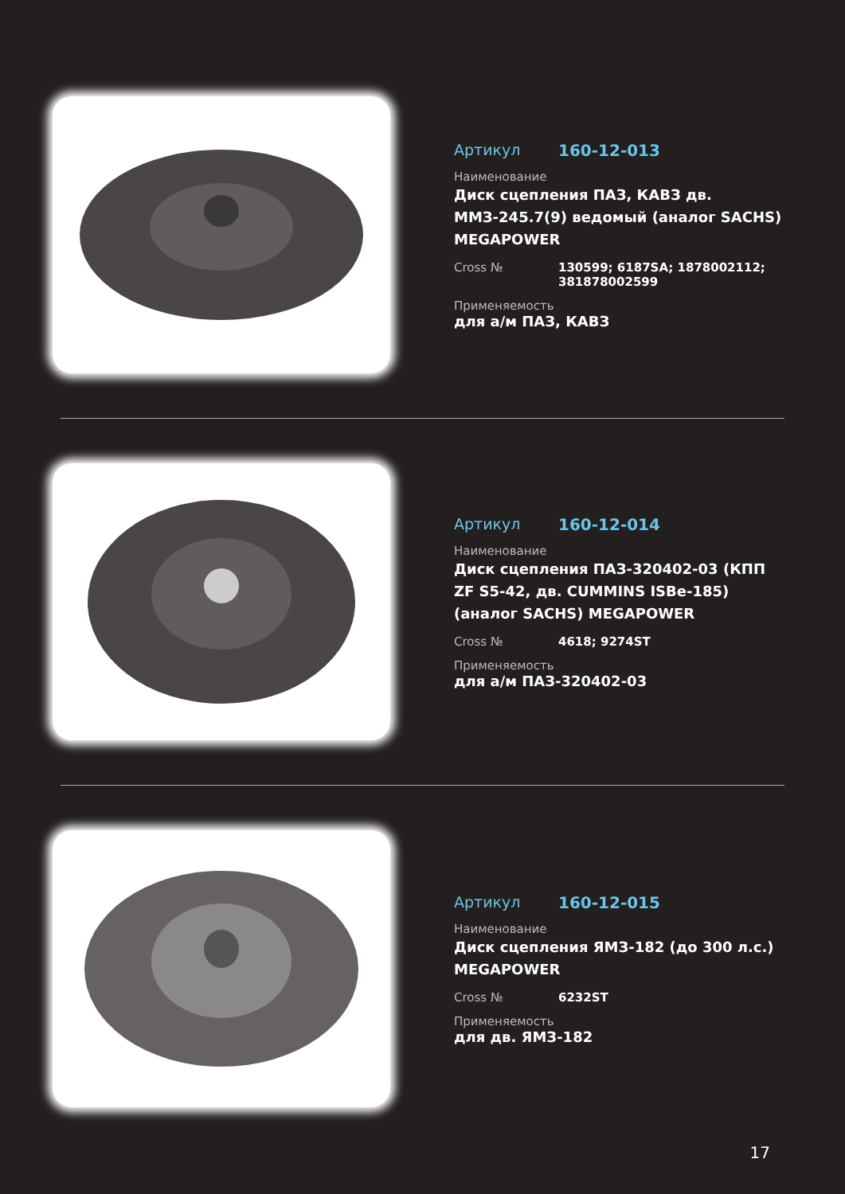Артикул 160-12-013
Наименование
Диск сцепления ПАЗ, КАВЗ дв. ММЗ-245.7(9) ведомый (аналог SACHS) MEGAPOWER
Cross № 130599; 6187SA; 1878002112; 381878002599
Применяемость
для а/м ПАЗ, КАВЗ
Артикул 160-12-014
Наименование
Диск сцепления ПАЗ-320402-03 (КПП ZF S5-42, дв. CUMMINS ISBe-185) (аналог SACHS) MEGAPOWER
Cross № 4618; 9274ST
Применяемость
для а/м ПАЗ-320402-03
Артикул 160-12-015
Наименование
Диск сцепления ЯМЗ-182 (до 300 л.с.) MEGAPOWER
Cross № 6232ST
Применяемость
для дв. ЯМЗ-182
17